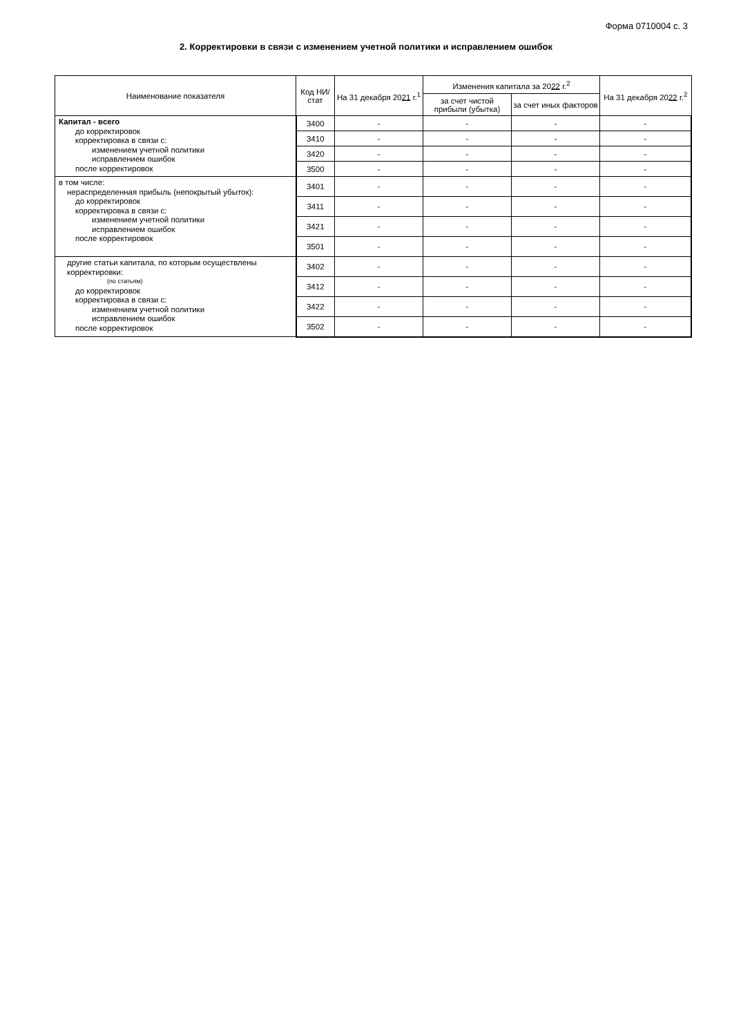Форма 0710004 с. 3
2. Корректировки в связи с изменением учетной политики и исправлением ошибок
| Наименование показателя | Код НИ/ стат | На 31 декабря 20 21 г.<sup>1</sup> | Изменения капитала за 20 22 г.<sup>2</sup> | | На 31 декабря 20 22 г.<sup>2</sup> |
| --- | --- | --- | --- | --- | --- |
| | | | за счет чистой прибыли (убытка) | за счет иных факторов | |
| Капитал - всего до корректировок корректировка в связи с: изменением учетной политики исправлением ошибок после корректировок | 3400 | - | - | - | - |
| | 3410 | - | - | - | - |
| | 3420 | - | - | - | - |
| | 3500 | - | - | - | - |
| в том числе: нераспределенная прибыль (непокрытый убыток): до корректировок корректировка в связи с: изменением учетной политики исправлением ошибок после корректировок | 3401 | - | - | - | - |
| | 3411 | - | - | - | - |
| | 3421 | - | - | - | - |
| | 3501 | - | - | - | - |
| другие статьи капитала, по которым осуществлены корректировки: (по статьям) до корректировок корректировка в связи с: изменением учетной политики исправлением ошибок после корректировок | 3402 | - | - | - | - |
| | 3412 | - | - | - | - |
| | 3422 | - | - | - | - |
| | 3502 | - | - | - | - |